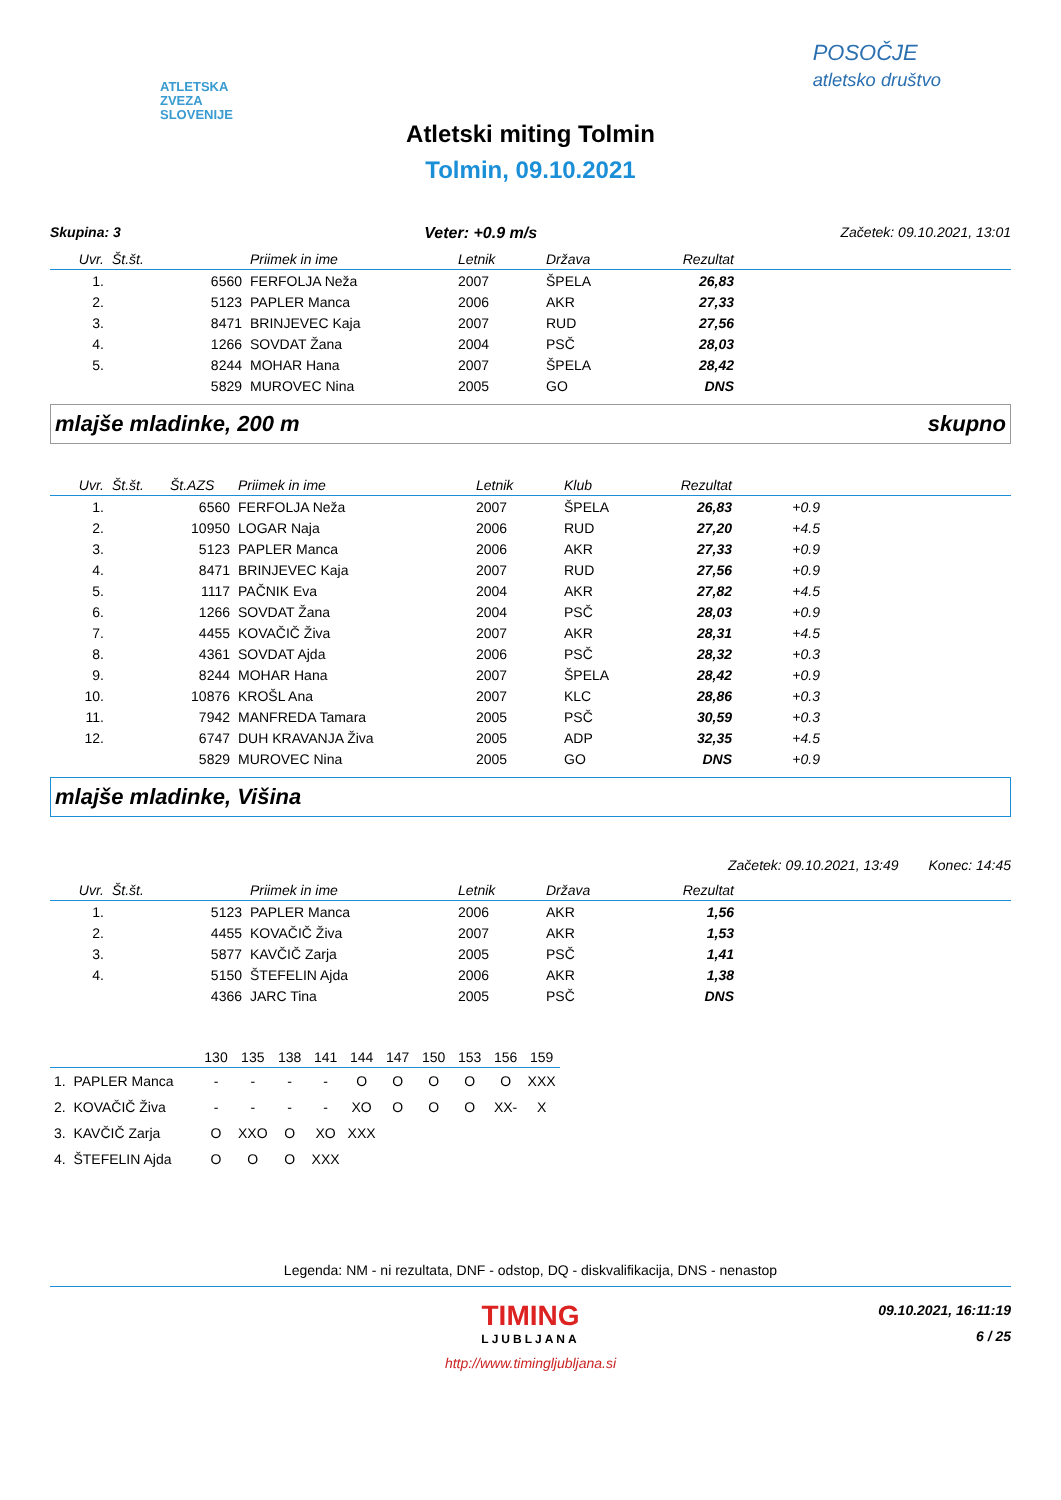ATLETSKA
ZVEZA
SLOVENIJE
POSOČJE
atletsko društvo
Atletski miting Tolmin
Tolmin, 09.10.2021
Skupina: 3 Veter: +0.9 m/s Začetek: 09.10.2021, 13:01
| Uvr. | Št.št. | Priimek in ime | Letnik | Država | Rezultat | |
| --- | --- | --- | --- | --- | --- | --- |
| 1. | 6560 | FERFOLJA Neža | 2007 | ŠPELA | 26,83 | |
| 2. | 5123 | PAPLER Manca | 2006 | AKR | 27,33 | |
| 3. | 8471 | BRINJEVEC Kaja | 2007 | RUD | 27,56 | |
| 4. | 1266 | SOVDAT Žana | 2004 | PSČ | 28,03 | |
| 5. | 8244 | MOHAR Hana | 2007 | ŠPELA | 28,42 | |
| | 5829 | MUROVEC Nina | 2005 | GO | DNS | |
mlajše mladinke, 200 m skupno
| Uvr. | Št.št. | Št.AZS | Priimek in ime | Letnik | Klub | Rezultat | | |
| --- | --- | --- | --- | --- | --- | --- | --- | --- |
| 1. | | 6560 | FERFOLJA Neža | 2007 | ŠPELA | 26,83 | +0.9 | |
| 2. | | 10950 | LOGAR Naja | 2006 | RUD | 27,20 | +4.5 | |
| 3. | | 5123 | PAPLER Manca | 2006 | AKR | 27,33 | +0.9 | |
| 4. | | 8471 | BRINJEVEC Kaja | 2007 | RUD | 27,56 | +0.9 | |
| 5. | | 1117 | PAČNIK Eva | 2004 | AKR | 27,82 | +4.5 | |
| 6. | | 1266 | SOVDAT Žana | 2004 | PSČ | 28,03 | +0.9 | |
| 7. | | 4455 | KOVAČIČ Živa | 2007 | AKR | 28,31 | +4.5 | |
| 8. | | 4361 | SOVDAT Ajda | 2006 | PSČ | 28,32 | +0.3 | |
| 9. | | 8244 | MOHAR Hana | 2007 | ŠPELA | 28,42 | +0.9 | |
| 10. | | 10876 | KROŠL Ana | 2007 | KLC | 28,86 | +0.3 | |
| 11. | | 7942 | MANFREDA Tamara | 2005 | PSČ | 30,59 | +0.3 | |
| 12. | | 6747 | DUH KRAVANJA Živa | 2005 | ADP | 32,35 | +4.5 | |
| | | 5829 | MUROVEC Nina | 2005 | GO | DNS | +0.9 | |
mlajše mladinke, Višina
Začetek: 09.10.2021, 13:49 Konec: 14:45
| Uvr. | Št.št. | Priimek in ime | Letnik | Država | Rezultat | |
| --- | --- | --- | --- | --- | --- | --- |
| 1. | 5123 | PAPLER Manca | 2006 | AKR | 1,56 | |
| 2. | 4455 | KOVAČIČ Živa | 2007 | AKR | 1,53 | |
| 3. | 5877 | KAVČIČ Zarja | 2005 | PSČ | 1,41 | |
| 4. | 5150 | ŠTEFELIN Ajda | 2006 | AKR | 1,38 | |
| | 4366 | JARC Tina | 2005 | PSČ | DNS | |
| | 130 | 135 | 138 | 141 | 144 | 147 | 150 | 153 | 156 | 159 |
| 1. PAPLER Manca | - | - | - | - | O | O | O | O | O | XXX |
| 2. KOVAČIČ Živa | - | - | - | - | XO | O | O | O | XX- | X |
| 3. KAVČIČ Zarja | O | XXO | O | XO | XXX | | | | | |
| 4. ŠTEFELIN Ajda | O | O | O | XXX | | | | | | |
Legenda: NM - ni rezultata, DNF - odstop, DQ - diskvalifikacija, DNS - nenastop
TIMING
LJUBLJANA
09.10.2021, 16:11:19
6 / 25
http://www.timingljubljana.si